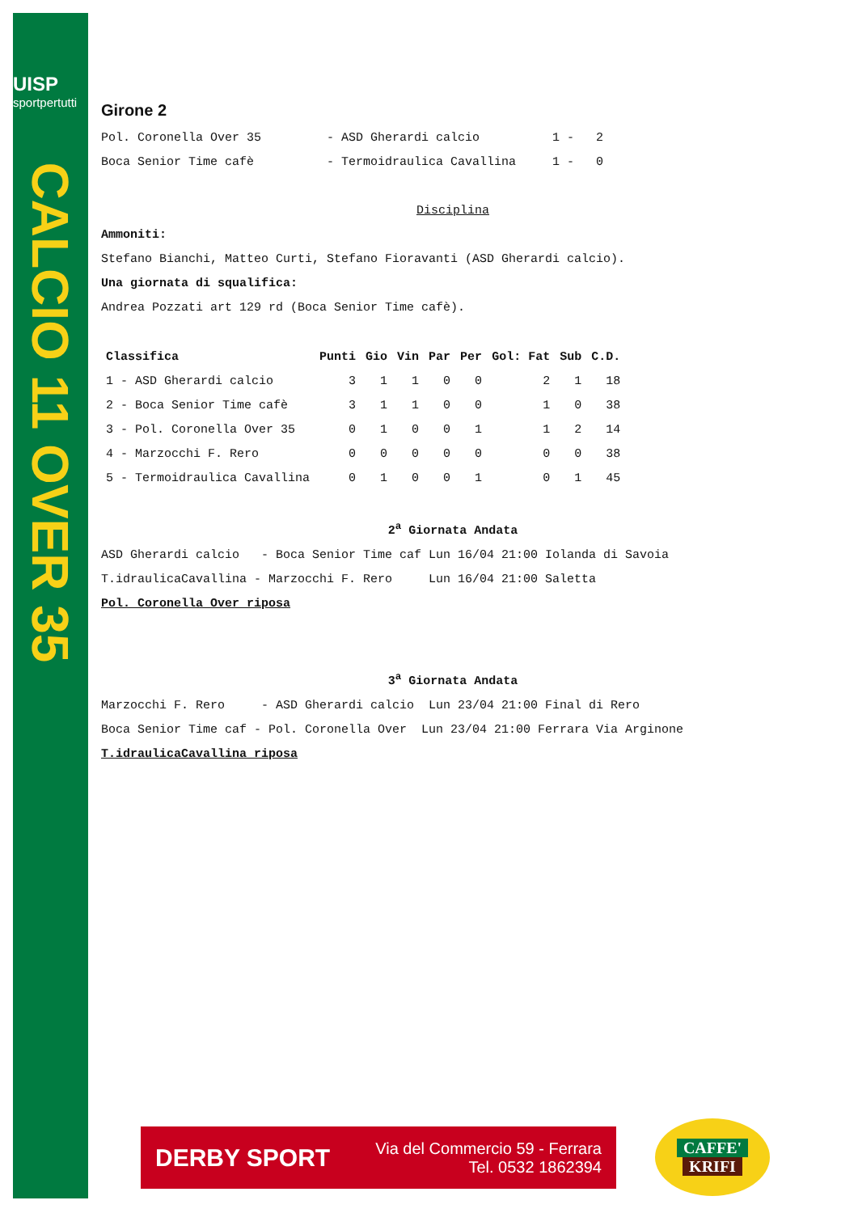UISP
sportpertutti
CALCIO 11 OVER 35
Girone 2
Pol. Coronella Over 35 - ASD Gherardi calcio 1 - 2
Boca Senior Time cafè - Termoidraulica Cavallina 1 - 0
Disciplina
Ammoniti:
Stefano Bianchi, Matteo Curti, Stefano Fioravanti (ASD Gherardi calcio).
Una giornata di squalifica:
Andrea Pozzati art 129 rd (Boca Senior Time cafè).
| Classifica | Punti | Gio | Vin | Par | Per | Gol: Fat | Sub | C.D. |
| --- | --- | --- | --- | --- | --- | --- | --- | --- |
| 1 - ASD Gherardi calcio | 3 | 1 | 1 | 0 | 0 | 2 | 1 | 18 |
| 2 - Boca Senior Time cafè | 3 | 1 | 1 | 0 | 0 | 1 | 0 | 38 |
| 3 - Pol. Coronella Over 35 | 0 | 1 | 0 | 0 | 1 | 1 | 2 | 14 |
| 4 - Marzocchi F. Rero | 0 | 0 | 0 | 0 | 0 | 0 | 0 | 38 |
| 5 - Termoidraulica Cavallina | 0 | 1 | 0 | 0 | 1 | 0 | 1 | 45 |
2<sup>a</sup> Giornata Andata
ASD Gherardi calcio - Boca Senior Time caf Lun 16/04 21:00 Iolanda di Savoia
T.idraulicaCavallina - Marzocchi F. Rero Lun 16/04 21:00 Saletta
Pol. Coronella Over riposa
3<sup>a</sup> Giornata Andata
Marzocchi F. Rero - ASD Gherardi calcio Lun 23/04 21:00 Final di Rero
Boca Senior Time caf - Pol. Coronella Over Lun 23/04 21:00 Ferrara Via Arginone
T.idraulicaCavallina riposa
DERBY SPORT Via del Commercio 59 - Ferrara
Tel. 0532 1862394
CAFFE'
KRIFI